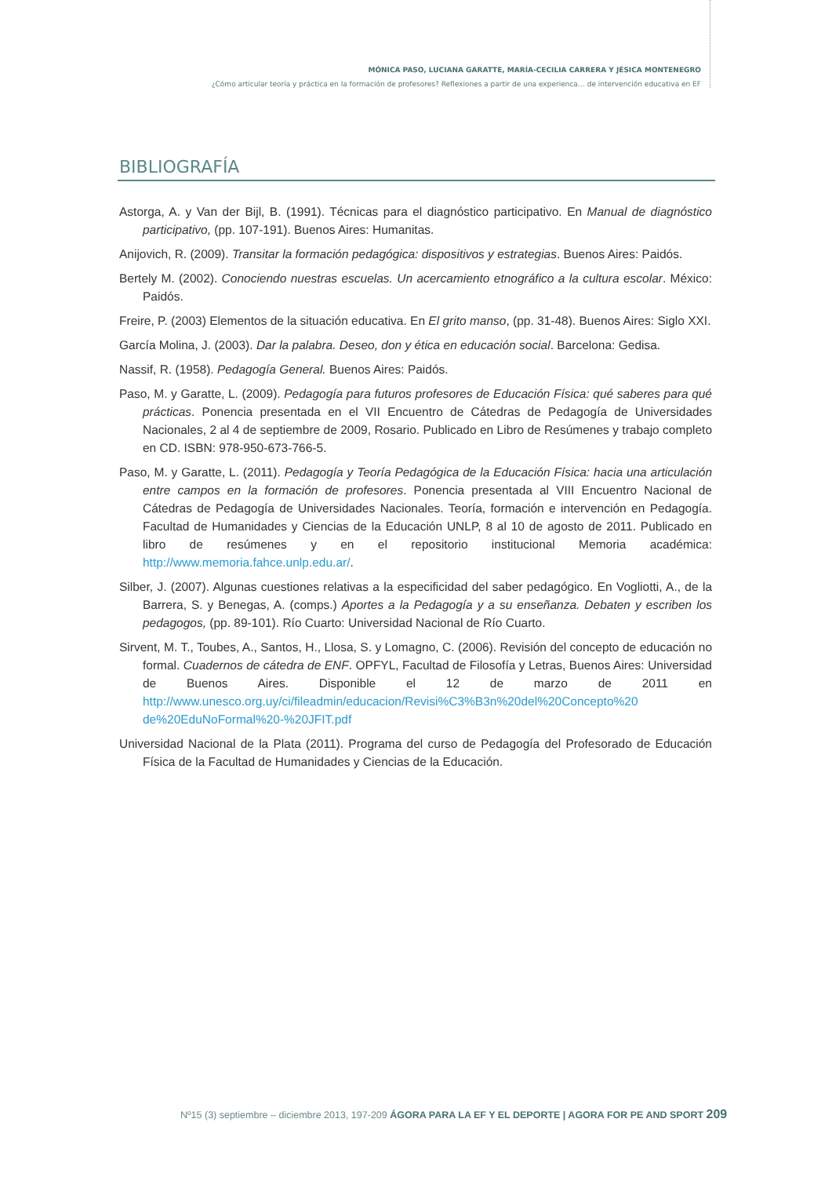MÓNICA PASO, LUCIANA GARATTE, MARÍA-CECILIA CARRERA Y JÉSICA MONTENEGRO
¿Cómo articular teoría y práctica en la formación de profesores? Reflexiones a partir de una experienca… de intervención educativa en EF
BIBLIOGRAFÍA
Astorga, A. y Van der Bijl, B. (1991). Técnicas para el diagnóstico participativo. En Manual de diagnóstico participativo, (pp. 107-191). Buenos Aires: Humanitas.
Anijovich, R. (2009). Transitar la formación pedagógica: dispositivos y estrategias. Buenos Aires: Paidós.
Bertely M. (2002). Conociendo nuestras escuelas. Un acercamiento etnográfico a la cultura escolar. México: Paidós.
Freire, P. (2003) Elementos de la situación educativa. En El grito manso, (pp. 31-48). Buenos Aires: Siglo XXI.
García Molina, J. (2003). Dar la palabra. Deseo, don y ética en educación social. Barcelona: Gedisa.
Nassif, R. (1958). Pedagogía General. Buenos Aires: Paidós.
Paso, M. y Garatte, L. (2009). Pedagogía para futuros profesores de Educación Física: qué saberes para qué prácticas. Ponencia presentada en el VII Encuentro de Cátedras de Pedagogía de Universidades Nacionales, 2 al 4 de septiembre de 2009, Rosario. Publicado en Libro de Resúmenes y trabajo completo en CD. ISBN: 978-950-673-766-5.
Paso, M. y Garatte, L. (2011). Pedagogía y Teoría Pedagógica de la Educación Física: hacia una articulación entre campos en la formación de profesores. Ponencia presentada al VIII Encuentro Nacional de Cátedras de Pedagogía de Universidades Nacionales. Teoría, formación e intervención en Pedagogía. Facultad de Humanidades y Ciencias de la Educación UNLP, 8 al 10 de agosto de 2011. Publicado en libro de resúmenes y en el repositorio institucional Memoria académica: http://www.memoria.fahce.unlp.edu.ar/.
Silber, J. (2007). Algunas cuestiones relativas a la especificidad del saber pedagógico. En Vogliotti, A., de la Barrera, S. y Benegas, A. (comps.) Aportes a la Pedagogía y a su enseñanza. Debaten y escriben los pedagogos, (pp. 89-101). Río Cuarto: Universidad Nacional de Río Cuarto.
Sirvent, M. T., Toubes, A., Santos, H., Llosa, S. y Lomagno, C. (2006). Revisión del concepto de educación no formal. Cuadernos de cátedra de ENF. OPFYL, Facultad de Filosofía y Letras, Buenos Aires: Universidad de Buenos Aires. Disponible el 12 de marzo de 2011 en http://www.unesco.org.uy/ci/fileadmin/educacion/Revisi%C3%B3n%20del%20Concepto%20 de%20EduNoFormal%20-%20JFIT.pdf
Universidad Nacional de la Plata (2011). Programa del curso de Pedagogía del Profesorado de Educación Física de la Facultad de Humanidades y Ciencias de la Educación.
Nº15 (3) septiembre – diciembre 2013, 197-209 ÁGORA PARA LA EF Y EL DEPORTE | AGORA FOR PE AND SPORT 209